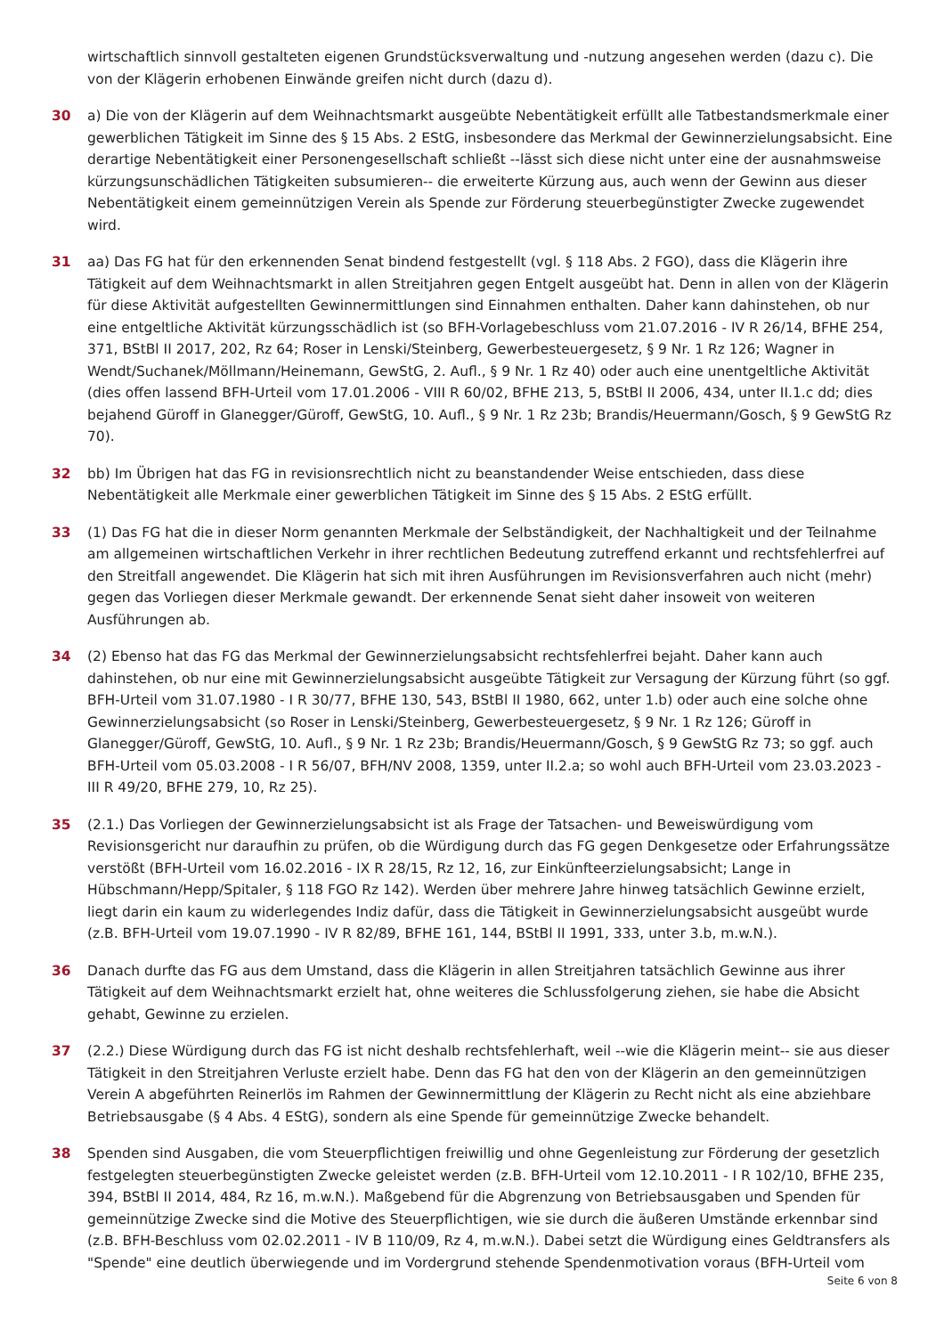wirtschaftlich sinnvoll gestalteten eigenen Grundstücksverwaltung und -nutzung angesehen werden (dazu c). Die von der Klägerin erhobenen Einwände greifen nicht durch (dazu d).
30 a) Die von der Klägerin auf dem Weihnachtsmarkt ausgeübte Nebentätigkeit erfüllt alle Tatbestandsmerkmale einer gewerblichen Tätigkeit im Sinne des § 15 Abs. 2 EStG, insbesondere das Merkmal der Gewinnerzielungsabsicht. Eine derartige Nebentätigkeit einer Personengesellschaft schließt --lässt sich diese nicht unter eine der ausnahmsweise kürzungsunschädlichen Tätigkeiten subsumieren-- die erweiterte Kürzung aus, auch wenn der Gewinn aus dieser Nebentätigkeit einem gemeinnützigen Verein als Spende zur Förderung steuerbegünstigter Zwecke zugewendet wird.
31 aa) Das FG hat für den erkennenden Senat bindend festgestellt (vgl. § 118 Abs. 2 FGO), dass die Klägerin ihre Tätigkeit auf dem Weihnachtsmarkt in allen Streitjahren gegen Entgelt ausgeübt hat. Denn in allen von der Klägerin für diese Aktivität aufgestellten Gewinnermittlungen sind Einnahmen enthalten. Daher kann dahinstehen, ob nur eine entgeltliche Aktivität kürzungsschädlich ist (so BFH-Vorlagebeschluss vom 21.07.2016 - IV R 26/14, BFHE 254, 371, BStBl II 2017, 202, Rz 64; Roser in Lenski/Steinberg, Gewerbesteuergesetz, § 9 Nr. 1 Rz 126; Wagner in Wendt/Suchanek/Möllmann/Heinemann, GewStG, 2. Aufl., § 9 Nr. 1 Rz 40) oder auch eine unentgeltliche Aktivität (dies offen lassend BFH-Urteil vom 17.01.2006 - VIII R 60/02, BFHE 213, 5, BStBl II 2006, 434, unter II.1.c dd; dies bejahend Güroff in Glanegger/Güroff, GewStG, 10. Aufl., § 9 Nr. 1 Rz 23b; Brandis/Heuermann/Gosch, § 9 GewStG Rz 70).
32 bb) Im Übrigen hat das FG in revisionsrechtlich nicht zu beanstandender Weise entschieden, dass diese Nebentätigkeit alle Merkmale einer gewerblichen Tätigkeit im Sinne des § 15 Abs. 2 EStG erfüllt.
33 (1) Das FG hat die in dieser Norm genannten Merkmale der Selbständigkeit, der Nachhaltigkeit und der Teilnahme am allgemeinen wirtschaftlichen Verkehr in ihrer rechtlichen Bedeutung zutreffend erkannt und rechtsfehlerfrei auf den Streitfall angewendet. Die Klägerin hat sich mit ihren Ausführungen im Revisionsverfahren auch nicht (mehr) gegen das Vorliegen dieser Merkmale gewandt. Der erkennende Senat sieht daher insoweit von weiteren Ausführungen ab.
34 (2) Ebenso hat das FG das Merkmal der Gewinnerzielungsabsicht rechtsfehlerfrei bejaht. Daher kann auch dahinstehen, ob nur eine mit Gewinnerzielungsabsicht ausgeübte Tätigkeit zur Versagung der Kürzung führt (so ggf. BFH-Urteil vom 31.07.1980 - I R 30/77, BFHE 130, 543, BStBl II 1980, 662, unter 1.b) oder auch eine solche ohne Gewinnerzielungsabsicht (so Roser in Lenski/Steinberg, Gewerbesteuergesetz, § 9 Nr. 1 Rz 126; Güroff in Glanegger/Güroff, GewStG, 10. Aufl., § 9 Nr. 1 Rz 23b; Brandis/Heuermann/Gosch, § 9 GewStG Rz 73; so ggf. auch BFH-Urteil vom 05.03.2008 - I R 56/07, BFH/NV 2008, 1359, unter II.2.a; so wohl auch BFH-Urteil vom 23.03.2023 - III R 49/20, BFHE 279, 10, Rz 25).
35 (2.1.) Das Vorliegen der Gewinnerzielungsabsicht ist als Frage der Tatsachen- und Beweiswürdigung vom Revisionsgericht nur daraufhin zu prüfen, ob die Würdigung durch das FG gegen Denkgesetze oder Erfahrungssätze verstößt (BFH-Urteil vom 16.02.2016 - IX R 28/15, Rz 12, 16, zur Einkünfteerzielungsabsicht; Lange in Hübschmann/Hepp/Spitaler, § 118 FGO Rz 142). Werden über mehrere Jahre hinweg tatsächlich Gewinne erzielt, liegt darin ein kaum zu widerlegendes Indiz dafür, dass die Tätigkeit in Gewinnerzielungsabsicht ausgeübt wurde (z.B. BFH-Urteil vom 19.07.1990 - IV R 82/89, BFHE 161, 144, BStBl II 1991, 333, unter 3.b, m.w.N.).
36 Danach durfte das FG aus dem Umstand, dass die Klägerin in allen Streitjahren tatsächlich Gewinne aus ihrer Tätigkeit auf dem Weihnachtsmarkt erzielt hat, ohne weiteres die Schlussfolgerung ziehen, sie habe die Absicht gehabt, Gewinne zu erzielen.
37 (2.2.) Diese Würdigung durch das FG ist nicht deshalb rechtsfehlerhaft, weil --wie die Klägerin meint-- sie aus dieser Tätigkeit in den Streitjahren Verluste erzielt habe. Denn das FG hat den von der Klägerin an den gemeinnützigen Verein A abgeführten Reinerlös im Rahmen der Gewinnermittlung der Klägerin zu Recht nicht als eine abziehbare Betriebsausgabe (§ 4 Abs. 4 EStG), sondern als eine Spende für gemeinnützige Zwecke behandelt.
38 Spenden sind Ausgaben, die vom Steuerpflichtigen freiwillig und ohne Gegenleistung zur Förderung der gesetzlich festgelegten steuerbegünstigten Zwecke geleistet werden (z.B. BFH-Urteil vom 12.10.2011 - I R 102/10, BFHE 235, 394, BStBl II 2014, 484, Rz 16, m.w.N.). Maßgebend für die Abgrenzung von Betriebsausgaben und Spenden für gemeinnützige Zwecke sind die Motive des Steuerpflichtigen, wie sie durch die äußeren Umstände erkennbar sind (z.B. BFH-Beschluss vom 02.02.2011 - IV B 110/09, Rz 4, m.w.N.). Dabei setzt die Würdigung eines Geldtransfers als "Spende" eine deutlich überwiegende und im Vordergrund stehende Spendenmotivation voraus (BFH-Urteil vom
Seite 6 von 8